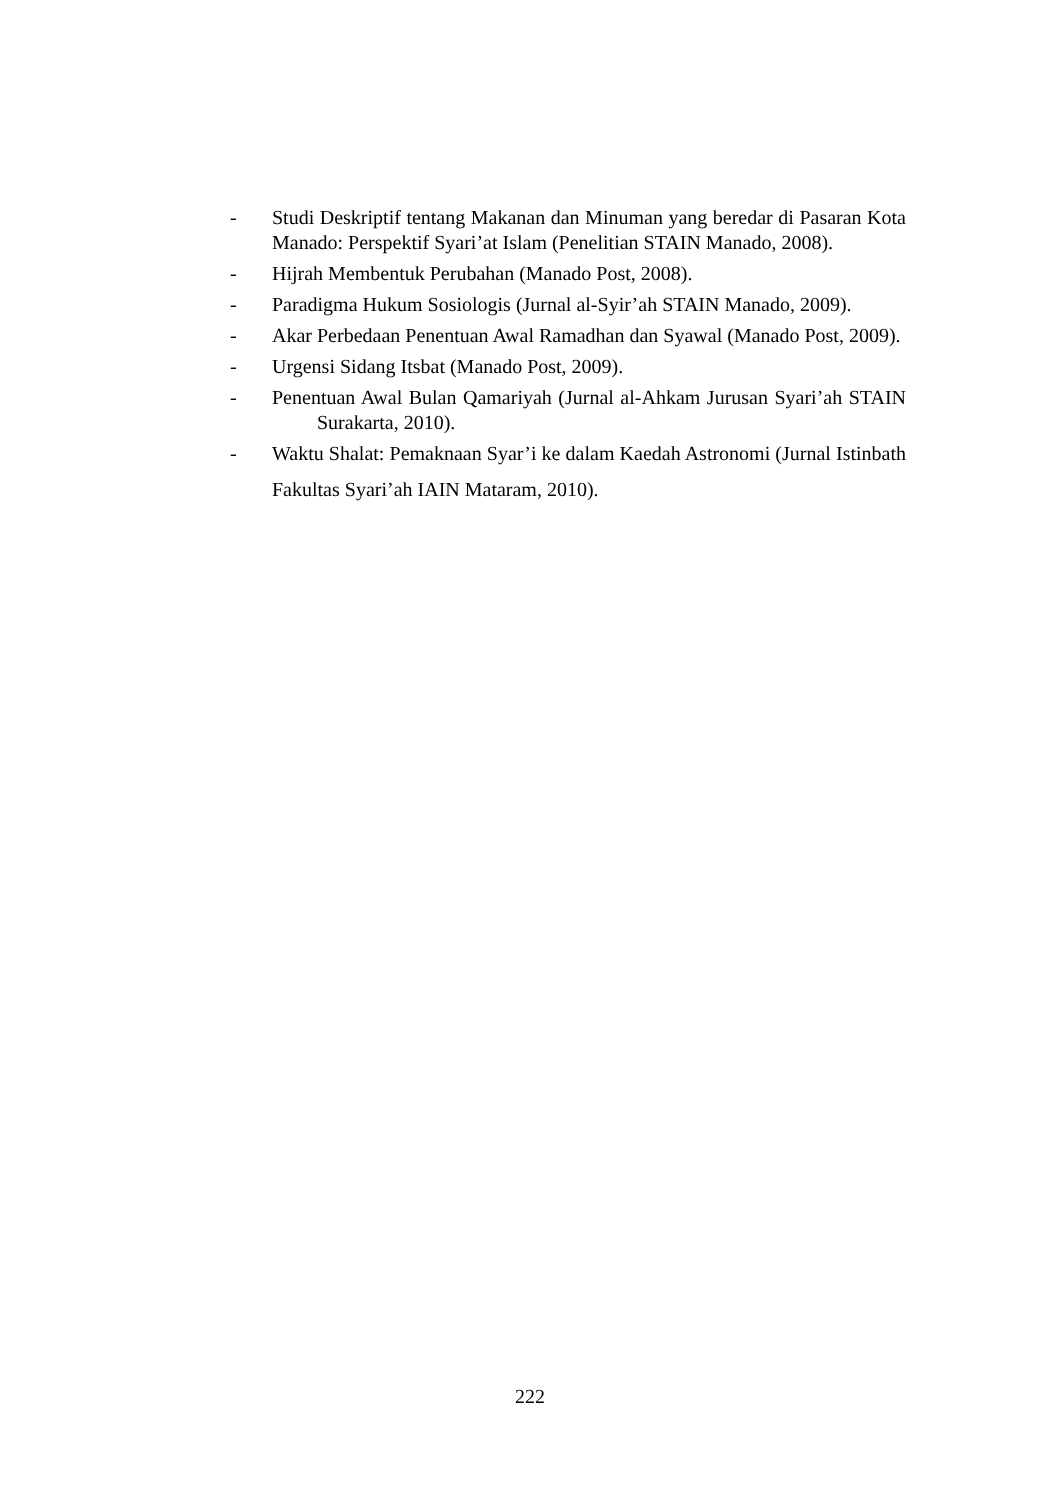- Studi Deskriptif tentang Makanan dan Minuman yang beredar di Pasaran Kota Manado: Perspektif Syari’at Islam (Penelitian STAIN Manado, 2008).
- Hijrah Membentuk Perubahan (Manado Post, 2008).
- Paradigma Hukum Sosiologis (Jurnal al-Syir’ah STAIN Manado, 2009).
- Akar Perbedaan Penentuan Awal Ramadhan dan Syawal (Manado Post, 2009).
- Urgensi Sidang Itsbat (Manado Post, 2009).
- Penentuan Awal Bulan Qamariyah (Jurnal al-Ahkam Jurusan Syari’ah STAIN Surakarta, 2010).
- Waktu Shalat: Pemaknaan Syar’i ke dalam Kaedah Astronomi (Jurnal Istinbath Fakultas Syari’ah IAIN Mataram, 2010).
222